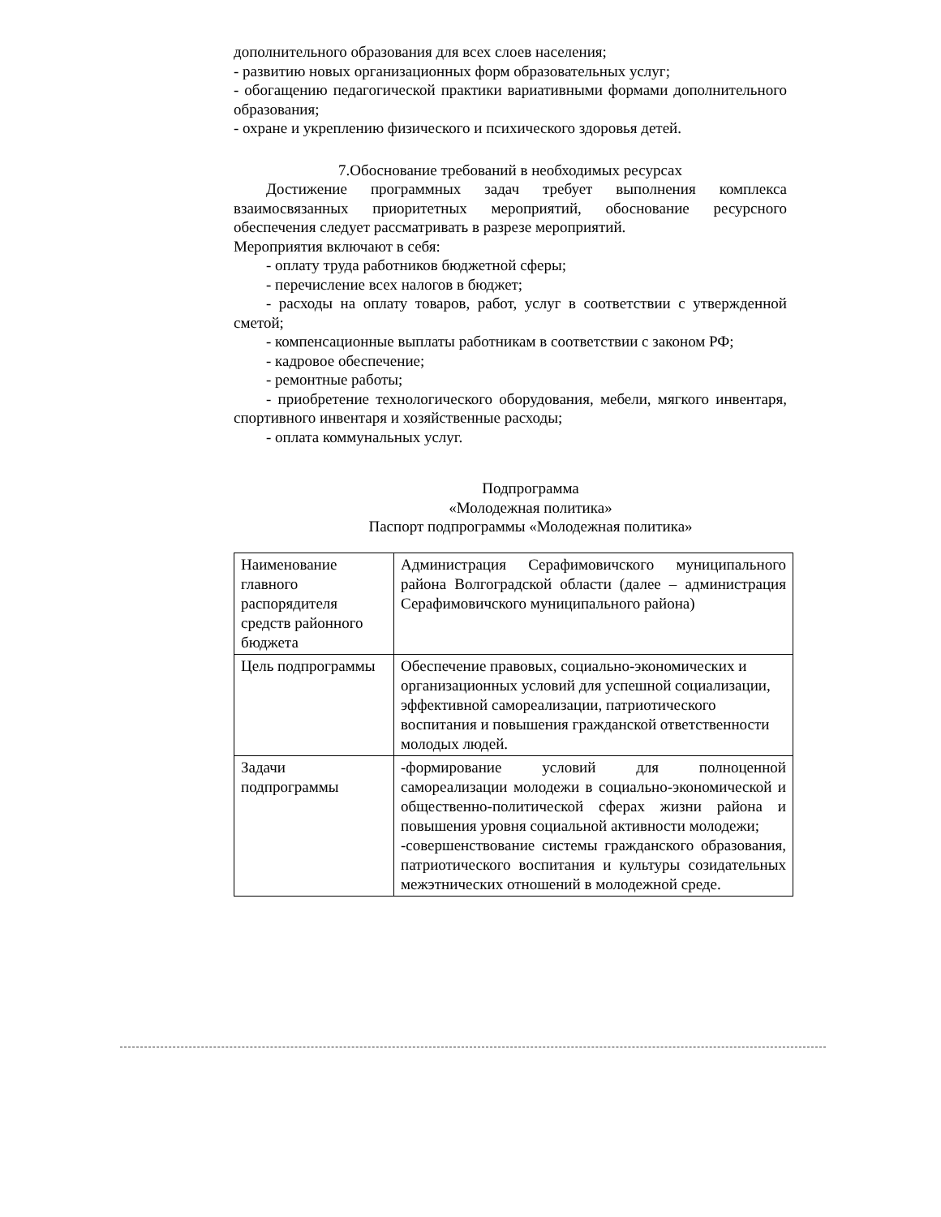дополнительного образования для всех слоев населения;
- развитию новых организационных форм образовательных услуг;
- обогащению педагогической практики вариативными формами дополнительного образования;
- охране и укреплению физического и психического здоровья детей.
7.Обоснование требований в необходимых ресурсах
Достижение программных задач требует выполнения комплекса взаимосвязанных приоритетных мероприятий, обоснование ресурсного обеспечения следует рассматривать в разрезе мероприятий.
Мероприятия включают в себя:
- оплату труда работников бюджетной сферы;
- перечисление всех налогов в бюджет;
- расходы на оплату товаров, работ, услуг в соответствии с утвержденной сметой;
- компенсационные выплаты работникам в соответствии с законом РФ;
- кадровое обеспечение;
- ремонтные работы;
- приобретение технологического оборудования, мебели, мягкого инвентаря, спортивного инвентаря и хозяйственные расходы;
- оплата коммунальных услуг.
Подпрограмма
«Молодежная политика»
Паспорт подпрограммы «Молодежная политика»
| Наименование главного распорядителя средств районного бюджета | Администрация Серафимовичского муниципального района Волгоградской области (далее – администрация Серафимовичского муниципального района) |
| Цель подпрограммы | Обеспечение правовых, социально-экономических и организационных условий для успешной социализации, эффективной самореализации, патриотического воспитания и повышения гражданской ответственности молодых людей. |
| Задачи подпрограммы | -формирование условий для полноценной самореализации молодежи в социально-экономической и общественно-политической сферах жизни района и повышения уровня социальной активности молодежи; -совершенствование системы гражданского образования, патриотического воспитания и культуры созидательных межэтнических отношений в молодежной среде. |